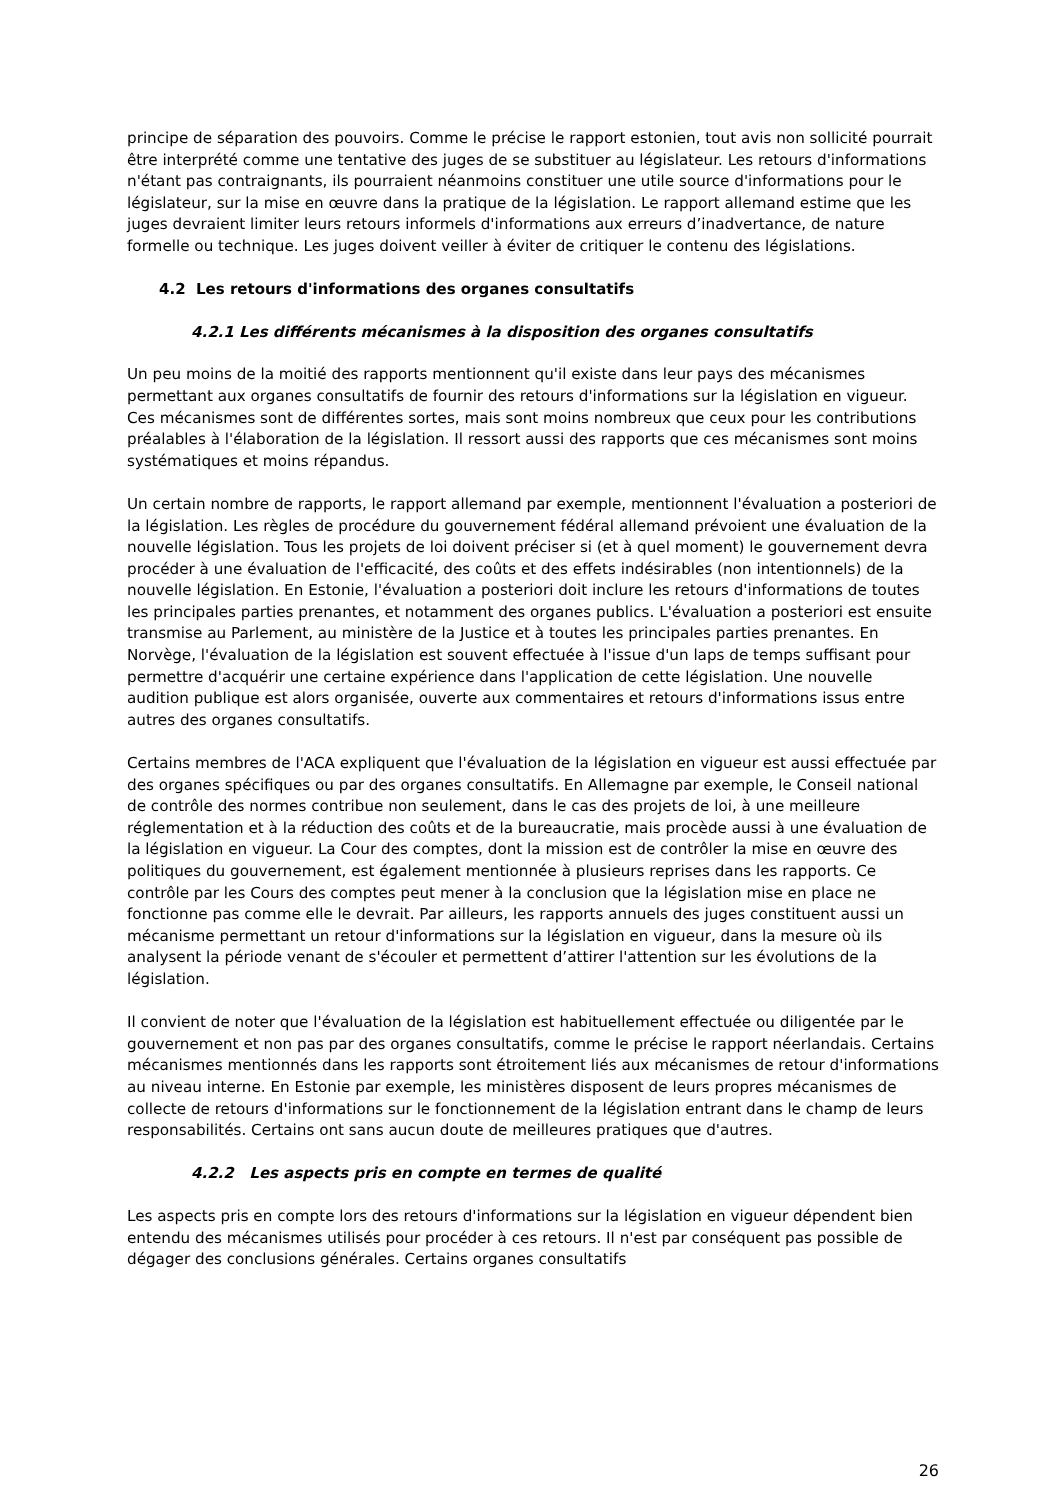principe de séparation des pouvoirs. Comme le précise le rapport estonien, tout avis non sollicité pourrait être interprété comme une tentative des juges de se substituer au législateur. Les retours d'informations n'étant pas contraignants, ils pourraient néanmoins constituer une utile source d'informations pour le législateur, sur la mise en œuvre dans la pratique de la législation. Le rapport allemand estime que les juges devraient limiter leurs retours informels d'informations aux erreurs d’inadvertance, de nature formelle ou technique. Les juges doivent veiller à éviter de critiquer le contenu des législations.
4.2 Les retours d'informations des organes consultatifs
4.2.1 Les différents mécanismes à la disposition des organes consultatifs
Un peu moins de la moitié des rapports mentionnent qu'il existe dans leur pays des mécanismes permettant aux organes consultatifs de fournir des retours d'informations sur la législation en vigueur. Ces mécanismes sont de différentes sortes, mais sont moins nombreux que ceux pour les contributions préalables à l'élaboration de la législation. Il ressort aussi des rapports que ces mécanismes sont moins systématiques et moins répandus.
Un certain nombre de rapports, le rapport allemand par exemple, mentionnent l'évaluation a posteriori de la législation. Les règles de procédure du gouvernement fédéral allemand prévoient une évaluation de la nouvelle législation. Tous les projets de loi doivent préciser si (et à quel moment) le gouvernement devra procéder à une évaluation de l'efficacité, des coûts et des effets indésirables (non intentionnels) de la nouvelle législation. En Estonie, l'évaluation a posteriori doit inclure les retours d'informations de toutes les principales parties prenantes, et notamment des organes publics. L'évaluation a posteriori est ensuite transmise au Parlement, au ministère de la Justice et à toutes les principales parties prenantes. En Norvège, l'évaluation de la législation est souvent effectuée à l'issue d'un laps de temps suffisant pour permettre d'acquérir une certaine expérience dans l'application de cette législation. Une nouvelle audition publique est alors organisée, ouverte aux commentaires et retours d'informations issus entre autres des organes consultatifs.
Certains membres de l'ACA expliquent que l'évaluation de la législation en vigueur est aussi effectuée par des organes spécifiques ou par des organes consultatifs. En Allemagne par exemple, le Conseil national de contrôle des normes contribue non seulement, dans le cas des projets de loi, à une meilleure réglementation et à la réduction des coûts et de la bureaucratie, mais procède aussi à une évaluation de la législation en vigueur. La Cour des comptes, dont la mission est de contrôler la mise en œuvre des politiques du gouvernement, est également mentionnée à plusieurs reprises dans les rapports. Ce contrôle par les Cours des comptes peut mener à la conclusion que la législation mise en place ne fonctionne pas comme elle le devrait. Par ailleurs, les rapports annuels des juges constituent aussi un mécanisme permettant un retour d'informations sur la législation en vigueur, dans la mesure où ils analysent la période venant de s'écouler et permettent d’attirer l'attention sur les évolutions de la législation.
Il convient de noter que l'évaluation de la législation est habituellement effectuée ou diligentée par le gouvernement et non pas par des organes consultatifs, comme le précise le rapport néerlandais. Certains mécanismes mentionnés dans les rapports sont étroitement liés aux mécanismes de retour d'informations au niveau interne. En Estonie par exemple, les ministères disposent de leurs propres mécanismes de collecte de retours d'informations sur le fonctionnement de la législation entrant dans le champ de leurs responsabilités. Certains ont sans aucun doute de meilleures pratiques que d'autres.
4.2.2 Les aspects pris en compte en termes de qualité
Les aspects pris en compte lors des retours d'informations sur la législation en vigueur dépendent bien entendu des mécanismes utilisés pour procéder à ces retours. Il n'est par conséquent pas possible de dégager des conclusions générales. Certains organes consultatifs
26